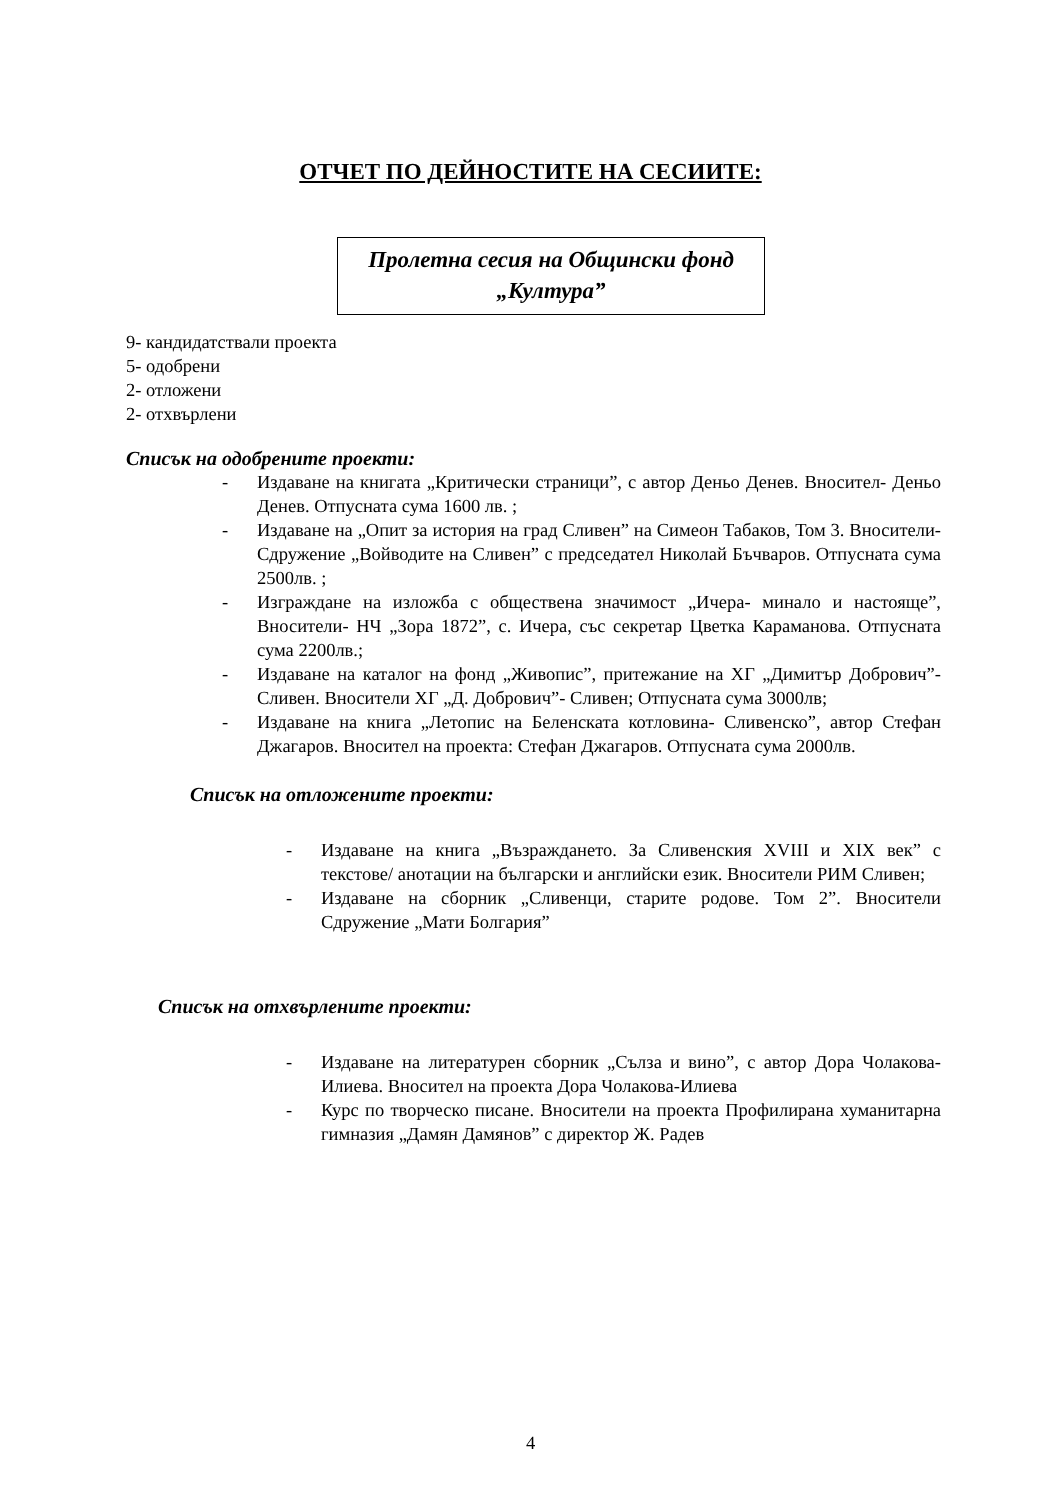ОТЧЕТ ПО ДЕЙНОСТИТЕ НА СЕСИИТЕ:
Пролетна сесия на Общински фонд
„Култура”
9- кандидатствали проекта
5- одобрени
2- отложени
2- отхвърлени
Списък на одобрените проекти:
- Издаване на книгата „Критически страници”, с автор Деньо Денев. Вносител- Деньо Денев. Отпусната сума 1600 лв. ;
- Издаване на „Опит за история на град Сливен” на Симеон Табаков, Том 3. Вносители- Сдружение „Войводите на Сливен” с председател Николай Бъчваров. Отпусната сума 2500лв. ;
- Изграждане на изложба с обществена значимост „Ичера- минало и настояще”, Вносители- НЧ „Зора 1872”, с. Ичера, със секретар Цветка Караманова. Отпусната сума 2200лв.;
- Издаване на каталог на фонд „Живопис”, притежание на ХГ „Димитър Добрович”- Сливен. Вносители ХГ „Д. Добрович”- Сливен; Отпусната сума 3000лв;
- Издаване на книга „Летопис на Беленската котловина- Сливенско”, автор Стефан Джагаров. Вносител на проекта: Стефан Джагаров. Отпусната сума 2000лв.
Списък на отложените проекти:
- Издаване на книга „Възраждането. За Сливенския XVIII и XIX век” с текстове/ анотации на български и английски език. Вносители РИМ Сливен;
- Издаване на сборник „Сливенци, старите родове. Том 2”. Вносители Сдружение „Мати Болгария”
Списък на отхвърлените проекти:
- Издаване на литературен сборник „Сълза и вино”, с автор Дора Чолакова-Илиева. Вносител на проекта Дора Чолакова-Илиева
- Курс по творческо писане. Вносители на проекта Профилирана хуманитарна гимназия „Дамян Дамянов” с директор Ж. Радев
4